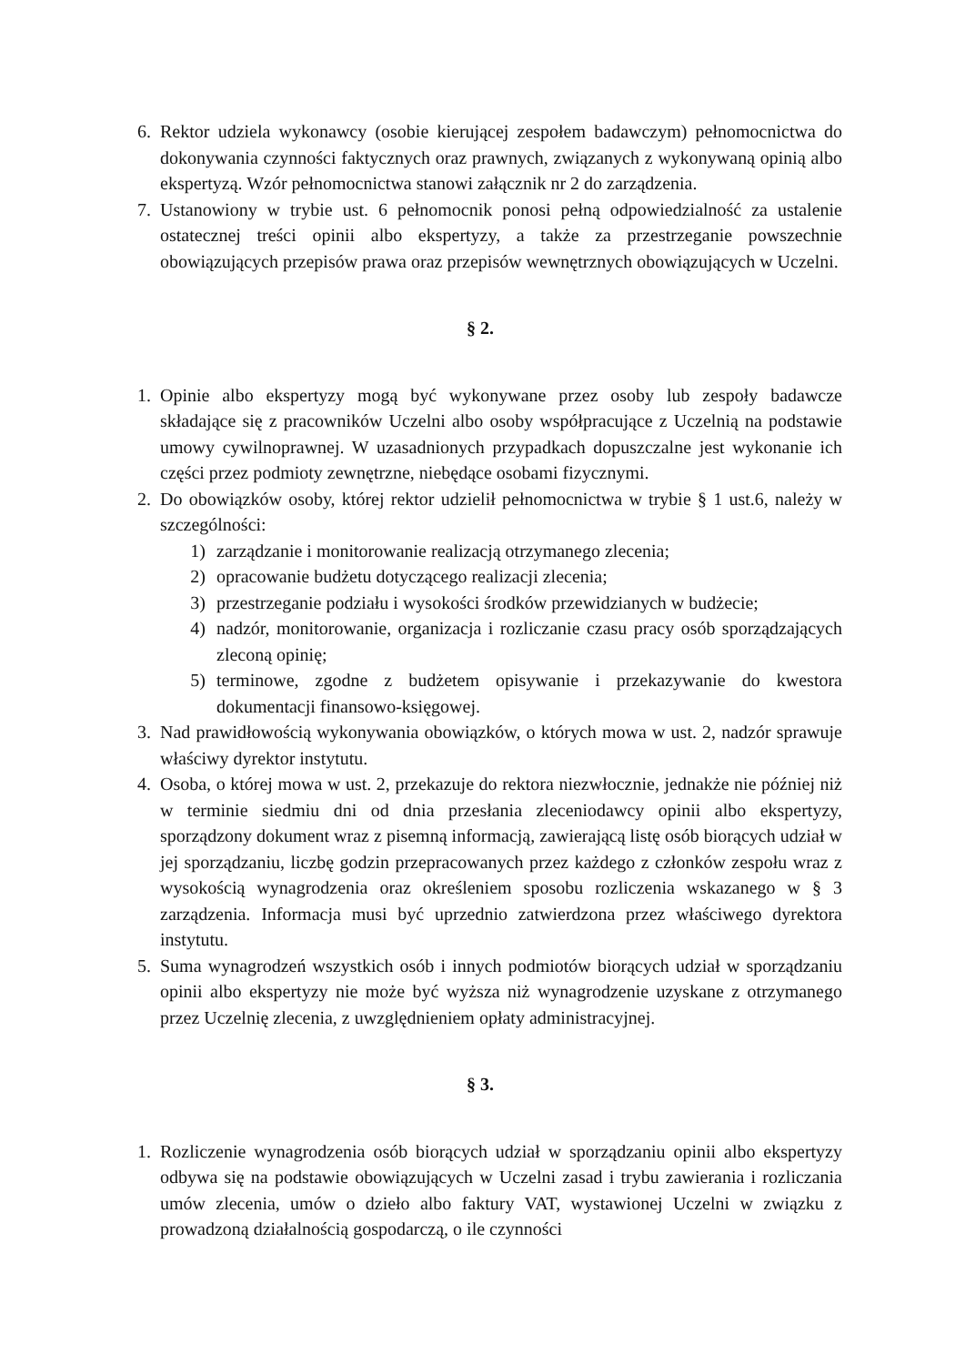6. Rektor udziela wykonawcy (osobie kierującej zespołem badawczym) pełnomocnictwa do dokonywania czynności faktycznych oraz prawnych, związanych z wykonywaną opinią albo ekspertyzą. Wzór pełnomocnictwa stanowi załącznik nr 2 do zarządzenia.
7. Ustanowiony w trybie ust. 6 pełnomocnik ponosi pełną odpowiedzialność za ustalenie ostatecznej treści opinii albo ekspertyzy, a także za przestrzeganie powszechnie obowiązujących przepisów prawa oraz przepisów wewnętrznych obowiązujących w Uczelni.
§ 2.
1. Opinie albo ekspertyzy mogą być wykonywane przez osoby lub zespoły badawcze składające się z pracowników Uczelni albo osoby współpracujące z Uczelnią na podstawie umowy cywilnoprawnej. W uzasadnionych przypadkach dopuszczalne jest wykonanie ich części przez podmioty zewnętrzne, niebędące osobami fizycznymi.
2. Do obowiązków osoby, której rektor udzielił pełnomocnictwa w trybie § 1 ust.6, należy w szczególności:
1) zarządzanie i monitorowanie realizacją otrzymanego zlecenia;
2) opracowanie budżetu dotyczącego realizacji zlecenia;
3) przestrzeganie podziału i wysokości środków przewidzianych w budżecie;
4) nadzór, monitorowanie, organizacja i rozliczanie czasu pracy osób sporządzających zleconą opinię;
5) terminowe, zgodne z budżetem opisywanie i przekazywanie do kwestora dokumentacji finansowo-księgowej.
3. Nad prawidłowością wykonywania obowiązków, o których mowa w ust. 2, nadzór sprawuje właściwy dyrektor instytutu.
4. Osoba, o której mowa w ust. 2, przekazuje do rektora niezwłocznie, jednakże nie później niż w terminie siedmiu dni od dnia przesłania zleceniodawcy opinii albo ekspertyzy, sporządzony dokument wraz z pisemną informacją, zawierającą listę osób biorących udział w jej sporządzaniu, liczbę godzin przepracowanych przez każdego z członków zespołu wraz z wysokością wynagrodzenia oraz określeniem sposobu rozliczenia wskazanego w § 3 zarządzenia. Informacja musi być uprzednio zatwierdzona przez właściwego dyrektora instytutu.
5. Suma wynagrodzeń wszystkich osób i innych podmiotów biorących udział w sporządzaniu opinii albo ekspertyzy nie może być wyższa niż wynagrodzenie uzyskane z otrzymanego przez Uczelnię zlecenia, z uwzględnieniem opłaty administracyjnej.
§ 3.
1. Rozliczenie wynagrodzenia osób biorących udział w sporządzaniu opinii albo ekspertyzy odbywa się na podstawie obowiązujących w Uczelni zasad i trybu zawierania i rozliczania umów zlecenia, umów o dzieło albo faktury VAT, wystawionej Uczelni w związku z prowadzoną działalnością gospodarczą, o ile czynności